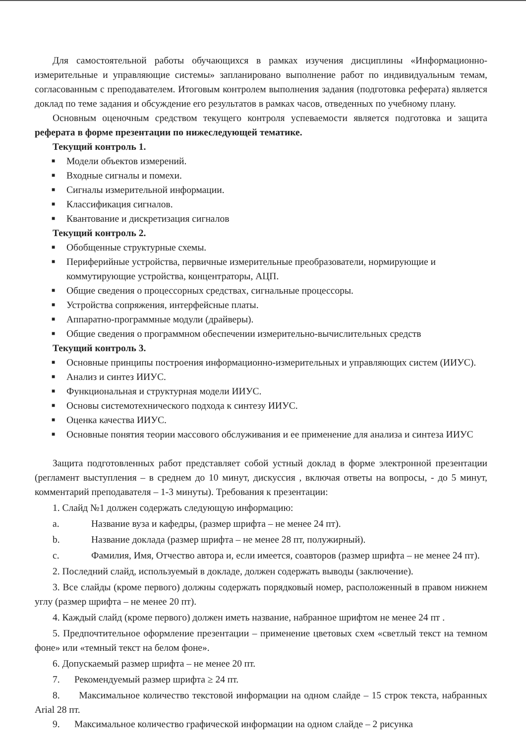Для самостоятельной работы обучающихся в рамках изучения дисциплины «Информационно-измерительные и управляющие системы» запланировано выполнение работ по индивидуальным темам, согласованным с преподавателем. Итоговым контролем выполнения задания (подготовка реферата) является доклад по теме задания и обсуждение его результатов в рамках часов, отведенных по учебному плану.
Основным оценочным средством текущего контроля успеваемости является подготовка и защита реферата в форме презентации по нижеследующей тематике.
Текущий контроль 1.
■ Модели объектов измерений.
■ Входные сигналы и помехи.
■ Сигналы измерительной информации.
■ Классификация сигналов.
■ Квантование и дискретизация сигналов
Текущий контроль 2.
■ Обобщенные структурные схемы.
■ Периферийные устройства, первичные измерительные преобразователи, нормирующие и коммутирующие устройства, концентраторы, АЦП.
■ Общие сведения о процессорных средствах, сигнальные процессоры.
■ Устройства сопряжения, интерфейсные платы.
■ Аппаратно-программные модули (драйверы).
■ Общие сведения о программном обеспечении измерительно-вычислительных средств
Текущий контроль 3.
■ Основные принципы построения информационно-измерительных и управляющих систем (ИИУС).
■ Анализ и синтез ИИУС.
■ Функциональная и структурная модели ИИУС.
■ Основы системотехнического подхода к синтезу ИИУС.
■ Оценка качества ИИУС.
■ Основные понятия теории массового обслуживания и ее применение для анализа и синтеза ИИУС
Защита подготовленных работ представляет собой устный доклад в форме электронной презентации (регламент выступления – в среднем до 10 минут, дискуссия , включая ответы на вопросы, - до 5 минут, комментарий преподавателя – 1-3 минуты). Требования к презентации:
1. Слайд №1 должен содержать следующую информацию:
a. Название вуза и кафедры, (размер шрифта – не менее 24 пт).
b. Название доклада (размер шрифта – не менее 28 пт, полужирный).
c. Фамилия, Имя, Отчество автора и, если имеется, соавторов (размер шрифта – не менее 24 пт).
2. Последний слайд, используемый в докладе, должен содержать выводы (заключение).
3. Все слайды (кроме первого) должны содержать порядковый номер, расположенный в правом нижнем углу (размер шрифта – не менее 20 пт).
4. Каждый слайд (кроме первого) должен иметь название, набранное шрифтом не менее 24 пт .
5. Предпочтительное оформление презентации – применение цветовых схем «светлый текст на темном фоне» или «темный текст на белом фоне».
6. Допускаемый размер шрифта – не менее 20 пт.
7. Рекомендуемый размер шрифта ≥ 24 пт.
8. Максимальное количество текстовой информации на одном слайде – 15 строк текста, набранных Arial 28 пт.
9. Максимальное количество графической информации на одном слайде – 2 рисунка